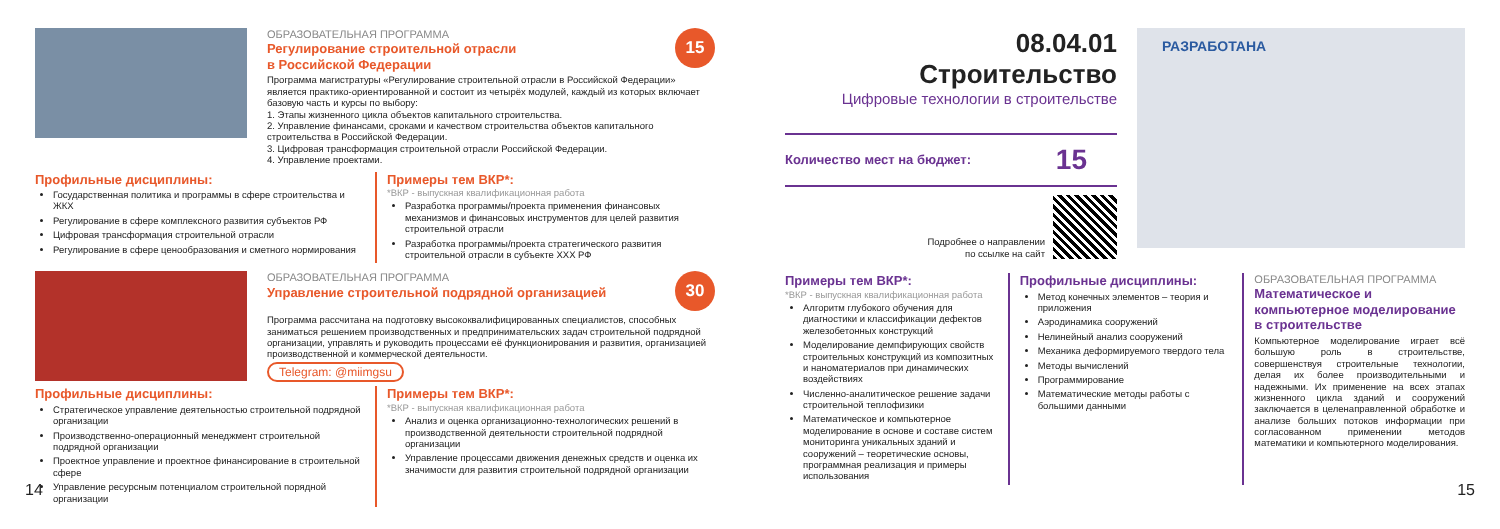15
ОБРАЗОВАТЕЛЬНАЯ ПРОГРАММА
Регулирование строительной отрасли
в Российской Федерации
Программа магистратуры «Регулирование строительной отрасли в Российской Федерации» является практико-ориентированной и состоит из четырёх модулей, каждый из которых включает базовую часть и курсы по выбору:
1. Этапы жизненного цикла объектов капитального строительства.
2. Управление финансами, сроками и качеством строительства объектов капитального строительства в Российской Федерации.
3. Цифровая трансформация строительной отрасли Российской Федерации.
4. Управление проектами.
Профильные дисциплины:
Государственная политика и программы в сфере строительства и ЖКХ
Регулирование в сфере комплексного развития субъектов РФ
Цифровая трансформация строительной отрасли
Регулирование в сфере ценообразования и сметного нормирования
Примеры тем ВКР*:
*ВКР - выпускная квалификационная работа
Разработка программы/проекта применения финансовых механизмов и финансовых инструментов для целей развития строительной отрасли
Разработка программы/проекта стратегического развития строительной отрасли в субъекте ХХХ РФ
30
ОБРАЗОВАТЕЛЬНАЯ ПРОГРАММА
Управление строительной подрядной организацией
Программа рассчитана на подготовку высококвалифицированных специалистов, способных заниматься решением производственных и предпринимательских задач строительной подрядной организации, управлять и руководить процессами её функционирования и развития, организацией производственной и коммерческой деятельности.
Telegram: @miimgsu
Профильные дисциплины:
Стратегическое управление деятельностью строительной подрядной организации
Производственно-операционный менеджмент строительной подрядной организации
Проектное управление и проектное финансирование в строительной сфере
Управление ресурсным потенциалом строительной порядной организации
Примеры тем ВКР*:
*ВКР - выпускная квалификационная работа
Анализ и оценка организационно-технологических решений в производственной деятельности строительной подрядной организации
Управление процессами движения денежных средств и оценка их значимости для развития строительной подрядной организации
14
08.04.01
Строительство
Цифровые технологии в строительстве
Количество мест на бюджет: 15
Подробнее о направлении
по ссылке на сайт
РАЗРАБОТАНА
Примеры тем ВКР*:
*ВКР - выпускная квалификационная работа
Алгоритм глубокого обучения для диагностики и классификации дефектов железобетонных конструкций
Моделирование демпфирующих свойств строительных конструкций из композитных и наноматериалов при динамических воздействиях
Численно-аналитическое решение задачи строительной теплофизики
Математическое и компьютерное моделирование в основе и составе систем мониторинга уникальных зданий и сооружений – теоретические основы, программная реализация и примеры использования
Профильные дисциплины:
Метод конечных элементов – теория и приложения
Аэродинамика сооружений
Нелинейный анализ сооружений
Механика деформируемого твердого тела
Методы вычислений
Программирование
Математические методы работы с большими данными
ОБРАЗОВАТЕЛЬНАЯ ПРОГРАММА
Математическое и компьютерное моделирование в строительстве
Компьютерное моделирование играет всё большую роль в строительстве, совершенствуя строительные технологии, делая их более производительными и надежными. Их применение на всех этапах жизненного цикла зданий и сооружений заключается в целенаправленной обработке и анализе больших потоков информации при согласованном применении методов математики и компьютерного моделирования.
15